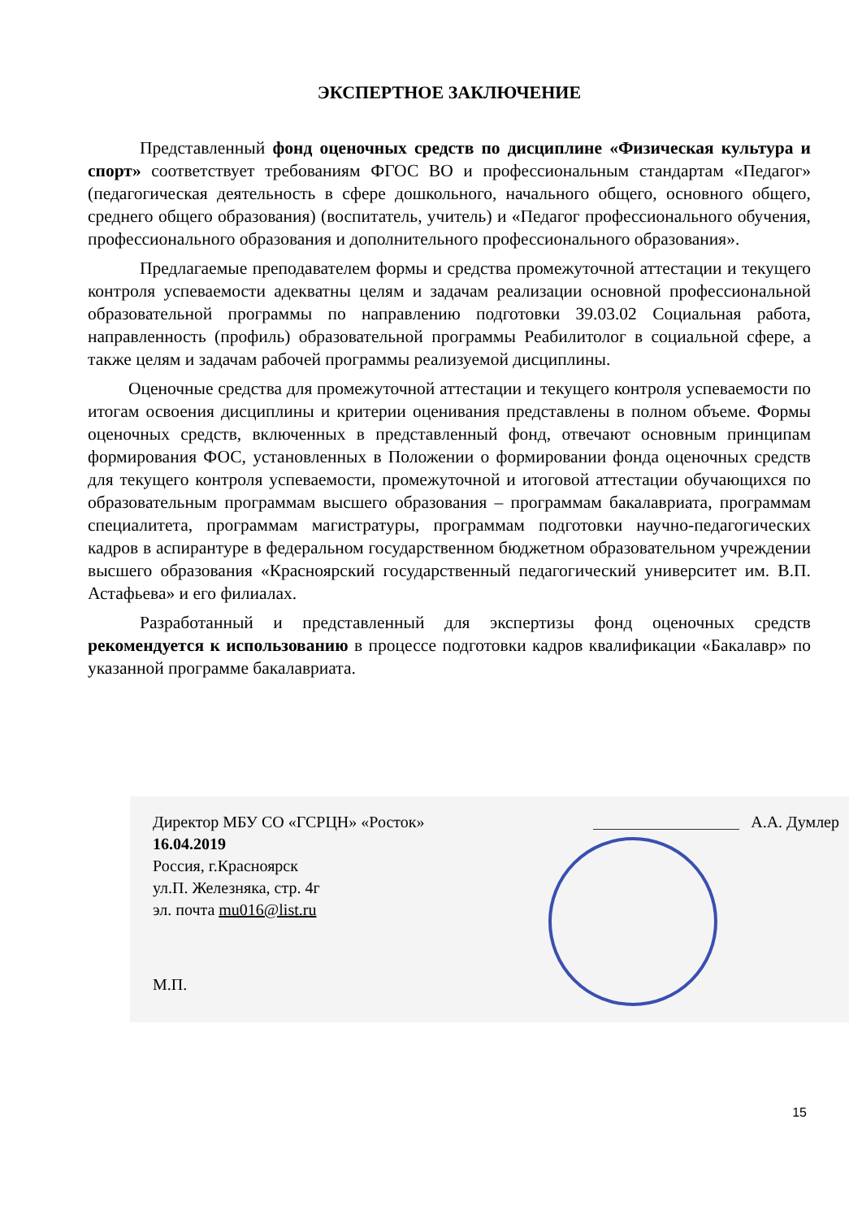ЭКСПЕРТНОЕ ЗАКЛЮЧЕНИЕ
Представленный фонд оценочных средств по дисциплине «Физическая культура и спорт» соответствует требованиям ФГОС ВО и профессиональным стандартам «Педагог» (педагогическая деятельность в сфере дошкольного, начального общего, основного общего, среднего общего образования) (воспитатель, учитель) и «Педагог профессионального обучения, профессионального образования и дополнительного профессионального образования».
Предлагаемые преподавателем формы и средства промежуточной аттестации и текущего контроля успеваемости адекватны целям и задачам реализации основной профессиональной образовательной программы по направлению подготовки 39.03.02 Социальная работа, направленность (профиль) образовательной программы Реабилитолог в социальной сфере, а также целям и задачам рабочей программы реализуемой дисциплины.
Оценочные средства для промежуточной аттестации и текущего контроля успеваемости по итогам освоения дисциплины и критерии оценивания представлены в полном объеме. Формы оценочных средств, включенных в представленный фонд, отвечают основным принципам формирования ФОС, установленных в Положении о формировании фонда оценочных средств для текущего контроля успеваемости, промежуточной и итоговой аттестации обучающихся по образовательным программам высшего образования – программам бакалавриата, программам специалитета, программам магистратуры, программам подготовки научно-педагогических кадров в аспирантуре в федеральном государственном бюджетном образовательном учреждении высшего образования «Красноярский государственный педагогический университет им. В.П. Астафьева» и его филиалах.
Разработанный и представленный для экспертизы фонд оценочных средств рекомендуется к использованию в процессе подготовки кадров квалификации «Бакалавр» по указанной программе бакалавриата.
Директор МБУ СО «ГСРЦН» «Росток»
16.04.2019
Россия, г.Красноярск
ул.П. Железняка, стр. 4г
эл. почта mu016@list.ru
А.А. Думлер
М.П.
15